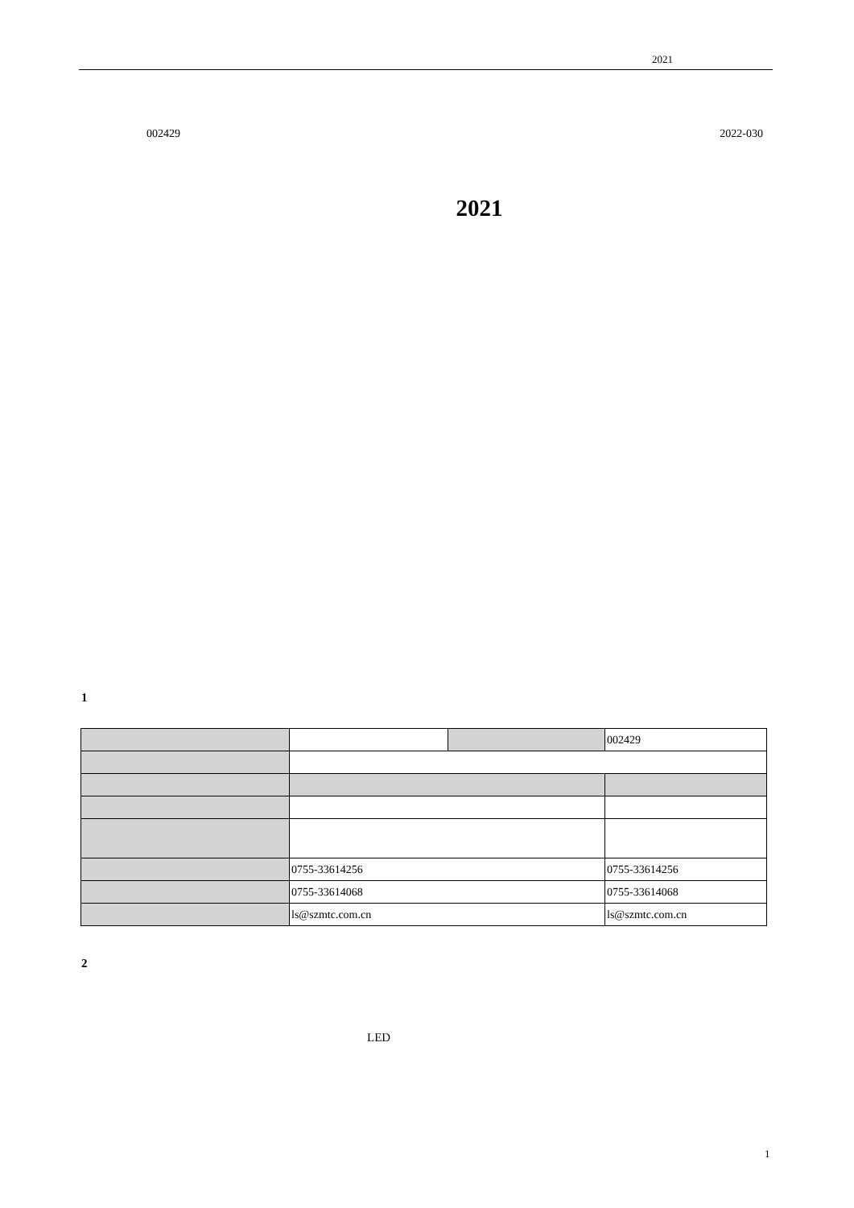2021
002429 2022-030
2021
1
| | | | 002429 |
| | 0755-33614256 | | 0755-33614256 |
| | 0755-33614068 | | 0755-33614068 |
| | ls@szmtc.com.cn | | ls@szmtc.com.cn |
2
LED
1